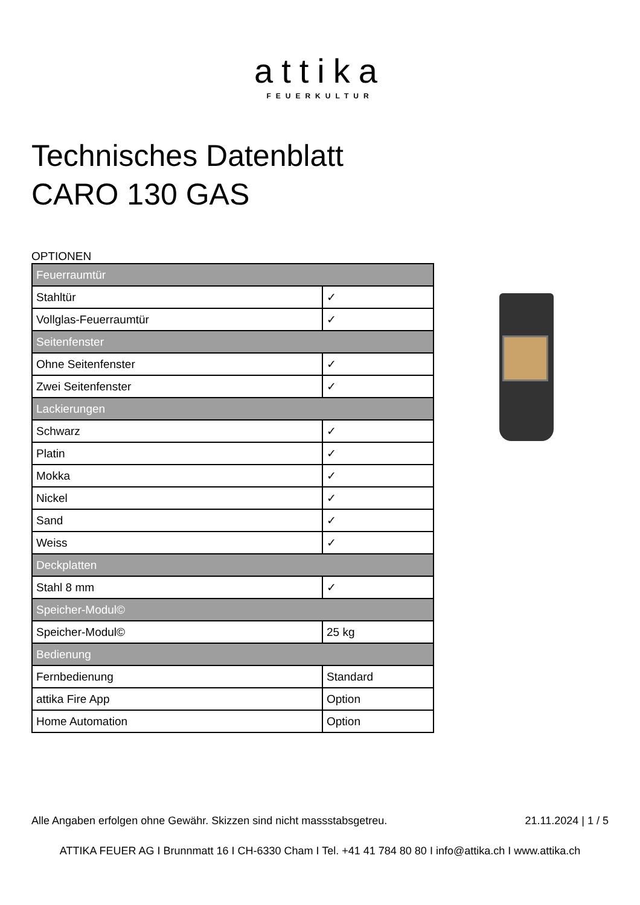attika
FEUERKULTUR
Technisches Datenblatt
CARO 130 GAS
OPTIONEN
| Feuerraumtür | |
| --- | --- |
| Stahltür | ✓ |
| Vollglas-Feuerraumtür | ✓ |
| Seitenfenster | |
| Ohne Seitenfenster | ✓ |
| Zwei Seitenfenster | ✓ |
| Lackierungen | |
| Schwarz | ✓ |
| Platin | ✓ |
| Mokka | ✓ |
| Nickel | ✓ |
| Sand | ✓ |
| Weiss | ✓ |
| Deckplatten | |
| Stahl 8 mm | ✓ |
| Speicher-Modul© | |
| Speicher-Modul© | 25 kg |
| Bedienung | |
| Fernbedienung | Standard |
| attika Fire App | Option |
| Home Automation | Option |
Alle Angaben erfolgen ohne Gewähr. Skizzen sind nicht massstabsgetreu. 21.11.2024 | 1 / 5
ATTIKA FEUER AG I Brunnmatt 16 I CH-6330 Cham I Tel. +41 41 784 80 80 I info@attika.ch I www.attika.ch